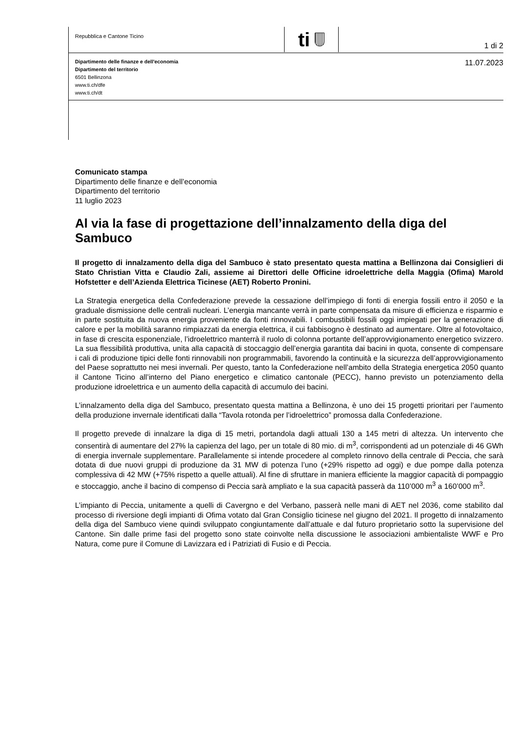Repubblica e Cantone Ticino
ti
1 di 2
11.07.2023
Dipartimento delle finanze e dell'economia
Dipartimento del territorio
6501 Bellinzona
www.ti.ch/dfe
www.ti.ch/dt
Comunicato stampa
Dipartimento delle finanze e dell’economia
Dipartimento del territorio
11 luglio 2023
Al via la fase di progettazione dell’innalzamento della diga del Sambuco
Il progetto di innalzamento della diga del Sambuco è stato presentato questa mattina a Bellinzona dai Consiglieri di Stato Christian Vitta e Claudio Zali, assieme ai Direttori delle Officine idroelettriche della Maggia (Ofima) Marold Hofstetter e dell’Azienda Elettrica Ticinese (AET) Roberto Pronini.
La Strategia energetica della Confederazione prevede la cessazione dell’impiego di fonti di energia fossili entro il 2050 e la graduale dismissione delle centrali nucleari. L’energia mancante verrà in parte compensata da misure di efficienza e risparmio e in parte sostituita da nuova energia proveniente da fonti rinnovabili. I combustibili fossili oggi impiegati per la generazione di calore e per la mobilità saranno rimpiazzati da energia elettrica, il cui fabbisogno è destinato ad aumentare. Oltre al fotovoltaico, in fase di crescita esponenziale, l’idroelettrico manterrà il ruolo di colonna portante dell’approvvigionamento energetico svizzero. La sua flessibilità produttiva, unita alla capacità di stoccaggio dell’energia garantita dai bacini in quota, consente di compensare i cali di produzione tipici delle fonti rinnovabili non programmabili, favorendo la continuità e la sicurezza dell’approvvigionamento del Paese soprattutto nei mesi invernali. Per questo, tanto la Confederazione nell’ambito della Strategia energetica 2050 quanto il Cantone Ticino all’interno del Piano energetico e climatico cantonale (PECC), hanno previsto un potenziamento della produzione idroelettrica e un aumento della capacità di accumulo dei bacini.
L’innalzamento della diga del Sambuco, presentato questa mattina a Bellinzona, è uno dei 15 progetti prioritari per l’aumento della produzione invernale identificati dalla “Tavola rotonda per l’idroelettrico” promossa dalla Confederazione.
Il progetto prevede di innalzare la diga di 15 metri, portandola dagli attuali 130 a 145 metri di altezza. Un intervento che consentirà di aumentare del 27% la capienza del lago, per un totale di 80 mio. di m<sup>3</sup>, corrispondenti ad un potenziale di 46 GWh di energia invernale supplementare. Parallelamente si intende procedere al completo rinnovo della centrale di Peccia, che sarà dotata di due nuovi gruppi di produzione da 31 MW di potenza l’uno (+29% rispetto ad oggi) e due pompe dalla potenza complessiva di 42 MW (+75% rispetto a quelle attuali). Al fine di sfruttare in maniera efficiente la maggior capacità di pompaggio e stoccaggio, anche il bacino di compenso di Peccia sarà ampliato e la sua capacità passerà da 110’000 m<sup>3</sup> a 160’000 m<sup>3</sup>.
L’impianto di Peccia, unitamente a quelli di Cavergno e del Verbano, passerà nelle mani di AET nel 2036, come stabilito dal processo di riversione degli impianti di Ofima votato dal Gran Consiglio ticinese nel giugno del 2021. Il progetto di innalzamento della diga del Sambuco viene quindi sviluppato congiuntamente dall’attuale e dal futuro proprietario sotto la supervisione del Cantone. Sin dalle prime fasi del progetto sono state coinvolte nella discussione le associazioni ambientaliste WWF e Pro Natura, come pure il Comune di Lavizzara ed i Patriziati di Fusio e di Peccia.